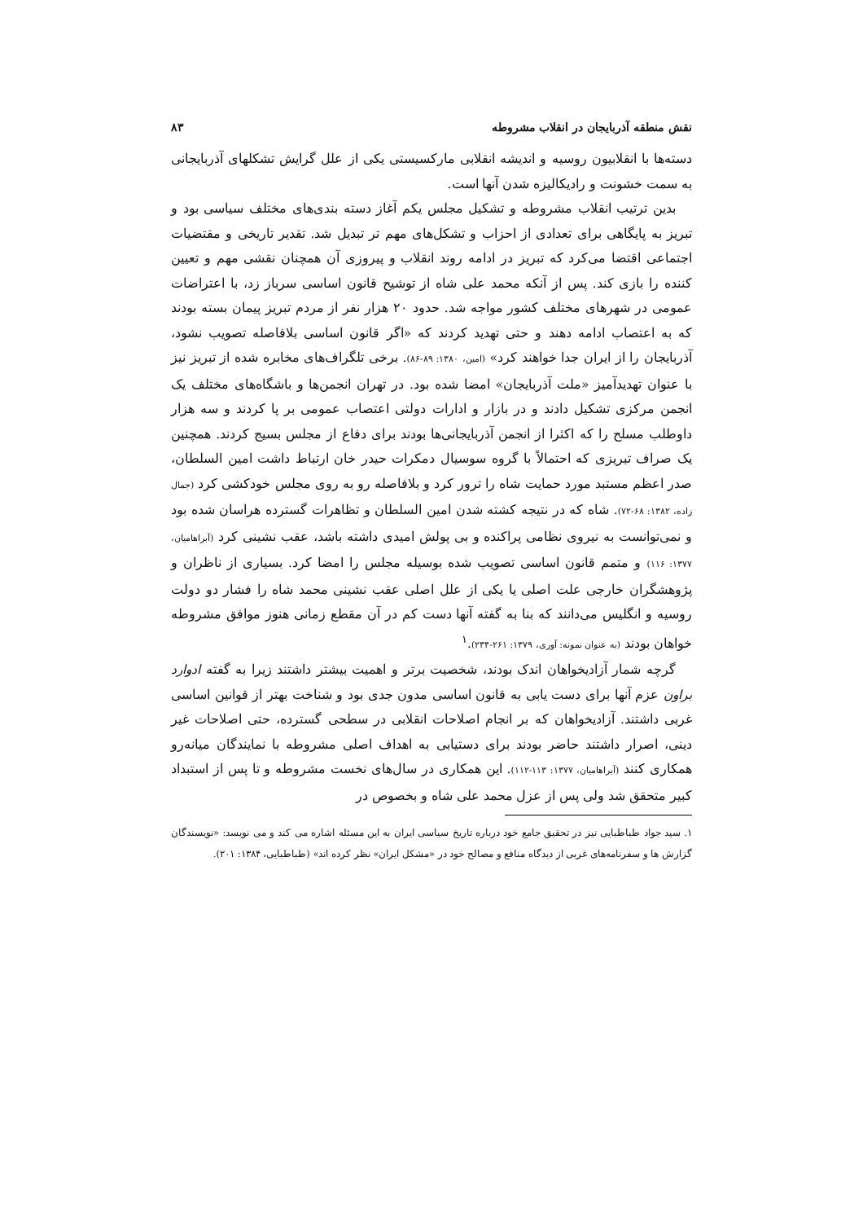نقش منطقه آذربایجان در انقلاب مشروطه ۸۳
دسته‌ها با انقلابیون روسیه و اندیشه انقلابی مارکسیستی یکی از علل گرایش تشکلهای آذربایجانی به سمت خشونت و رادیکالیزه شدن آنها است.
بدین ترتیب انقلاب مشروطه و تشکیل مجلس یکم آغاز دسته بندی‌های مختلف سیاسی بود و تبریز به پایگاهی برای تعدادی از احزاب و تشکل‌های مهم تر تبدیل شد. تقدیر تاریخی و مقتضیات اجتماعی اقتضا می‌کرد که تبریز در ادامه روند انقلاب و پیروزی آن همچنان نقشی مهم و تعیین کننده را بازی کند. پس از آنکه محمد علی شاه از توشیح قانون اساسی سرباز زد، با اعتراضات عمومی در شهرهای مختلف کشور مواجه شد. حدود ۲۰ هزار نفر از مردم تبریز پیمان بسته بودند که به اعتصاب ادامه دهند و حتی تهدید کردند که «اگر قانون اساسی بلافاصله تصویب نشود، آذربایجان را از ایران جدا خواهند کرد» (امین، ۱۳۸۰: ۸۹-۸۶). برخی تلگراف‌های مخابره شده از تبریز نیز با عنوان تهدیدآمیز «ملت آذربایجان» امضا شده بود. در تهران انجمن‌ها و باشگاه‌های مختلف یک انجمن مرکزی تشکیل دادند و در بازار و ادارات دولتی اعتصاب عمومی بر پا کردند و سه هزار داوطلب مسلح را که اکثرا از انجمن آذربایجانی‌ها بودند برای دفاع از مجلس بسیج کردند. همچنین یک صراف تبریزی که احتمالاً با گروه سوسیال دمکرات حیدر خان ارتباط داشت امین السلطان، صدر اعظم مستبد مورد حمایت شاه را ترور کرد و بلافاصله رو به روی مجلس خودکشی کرد (جمال زاده، ۱۳۸۲: ۶۸-۷۲). شاه که در نتیجه کشته شدن امین السلطان و تظاهرات گسترده هراسان شده بود و نمی‌توانست به نیروی نظامی پراکنده و بی پولش امیدی داشته باشد، عقب نشینی کرد (آبراهامیان، ۱۳۷۷: ۱۱۶) و متمم قانون اساسی تصویب شده بوسیله مجلس را امضا کرد. بسیاری از ناظران و پژوهشگران خارجی علت اصلی یا یکی از علل اصلی عقب نشینی محمد شاه را فشار دو دولت روسیه و انگلیس می‌دانند که بنا به گفته آنها دست کم در آن مقطع زمانی هنوز موافق مشروطه خواهان بودند (به عنوان نمونه: آوری، ۱۳۷۹: ۲۶۱-۲۳۴).<sup>۱</sup>
گرچه شمار آزادیخواهان اندک بودند، شخصیت برتر و اهمیت بیشتر داشتند زیرا به گفته ادوارد براون عزم آنها برای دست یابی به قانون اساسی مدون جدی بود و شناخت بهتر از قوانین اساسی غربی داشتند. آزادیخواهان که بر انجام اصلاحات انقلابی در سطحی گسترده، حتی اصلاحات غیر دینی، اصرار داشتند حاضر بودند برای دستیابی به اهداف اصلی مشروطه با نمایندگان میانه‌رو همکاری کنند (آبراهامیان، ۱۳۷۷: ۱۱۳-۱۱۲). این همکاری در سال‌های نخست مشروطه و تا پس از استبداد کبیر متحقق شد ولی پس از عزل محمد علی شاه و بخصوص در
۱. سید جواد طباطبایی نیز در تحقیق جامع خود درباره تاریخ سیاسی ایران به این مسئله اشاره می کند و می نویسد: «نویسندگان گزارش ها و سفرنامه‌های غربی از دیدگاه منافع و مصالح خود در «مشکل ایران» نظر کرده اند» (طباطبایی، ۱۳۸۴: ۲۰۱).